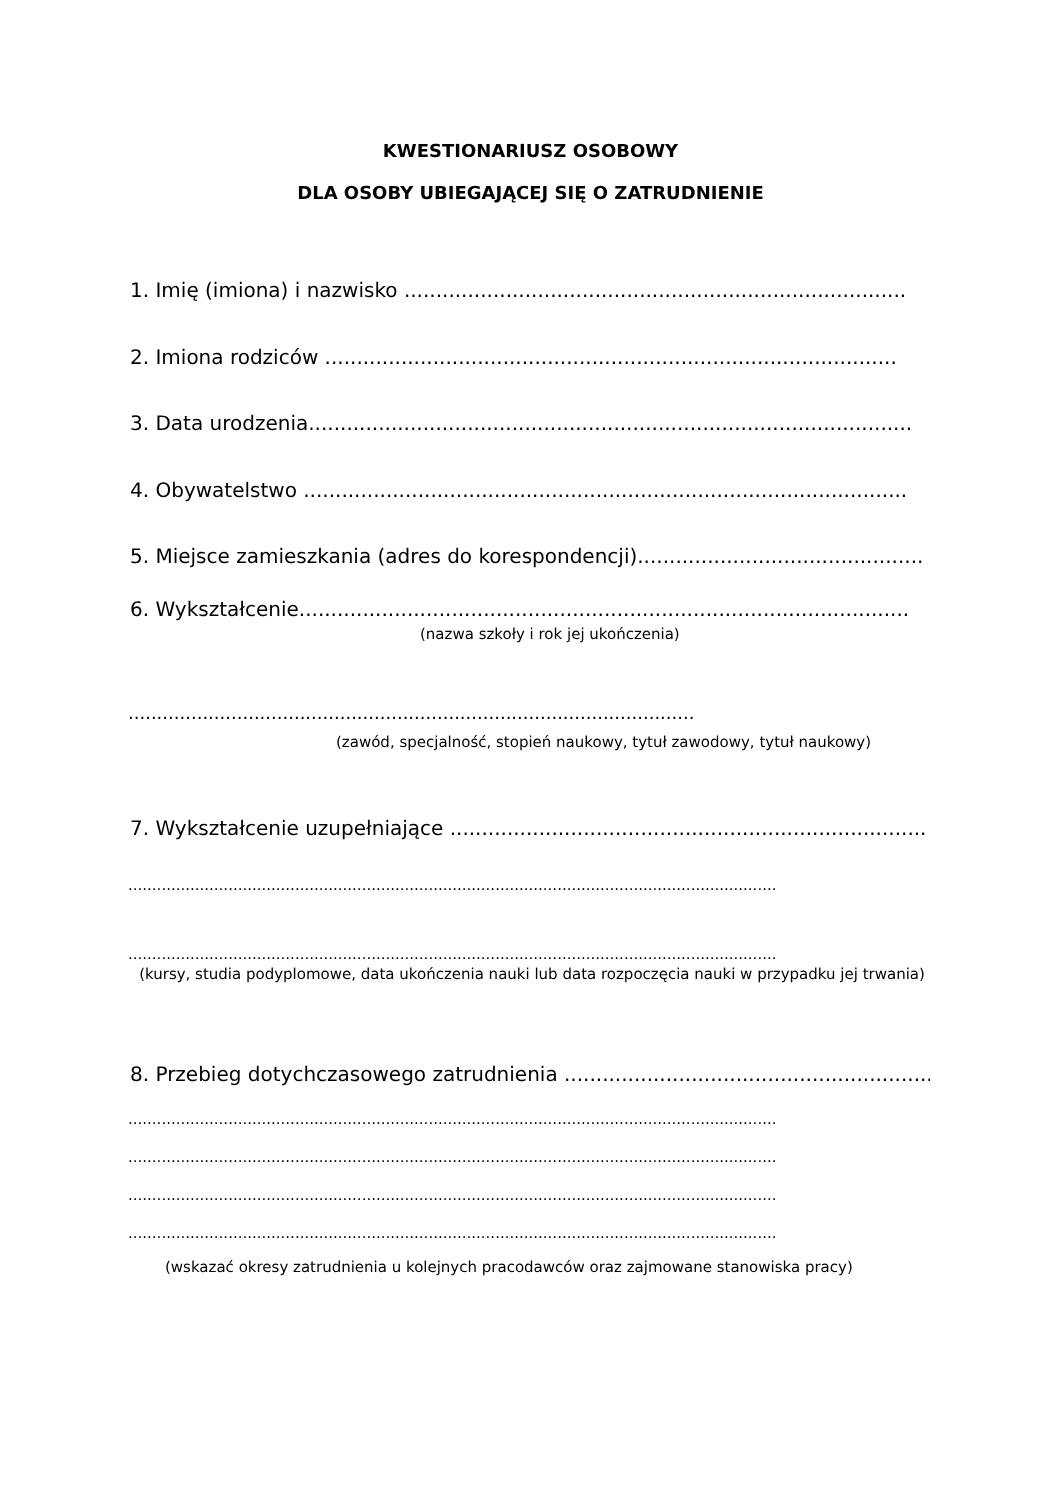KWESTIONARIUSZ OSOBOWY
DLA OSOBY UBIEGAJĄCEJ SIĘ O ZATRUDNIENIE
1. Imię (imiona) i nazwisko ...............................................................................
2. Imiona rodziców ..........................................................................................
3. Data urodzenia...............................................................................................
4. Obywatelstwo ...............................................................................................
5. Miejsce zamieszkania (adres do korespondencji).............................................
6. Wykształcenie................................................................................................
(nazwa szkoły i rok jej ukończenia)
...................................................................................................
(zawód, specjalność, stopień naukowy, tytuł zawodowy, tytuł naukowy)
7. Wykształcenie uzupełniające ...........................................................................
........................................................................................................................................
........................................................................................................................................
(kursy, studia podyplomowe, data ukończenia nauki lub data rozpoczęcia nauki w przypadku jej trwania)
8. Przebieg dotychczasowego zatrudnienia ....................................................................
........................................................................................................................................
........................................................................................................................................
........................................................................................................................................
........................................................................................................................................
(wskazać okresy zatrudnienia u kolejnych pracodawców oraz zajmowane stanowiska pracy)